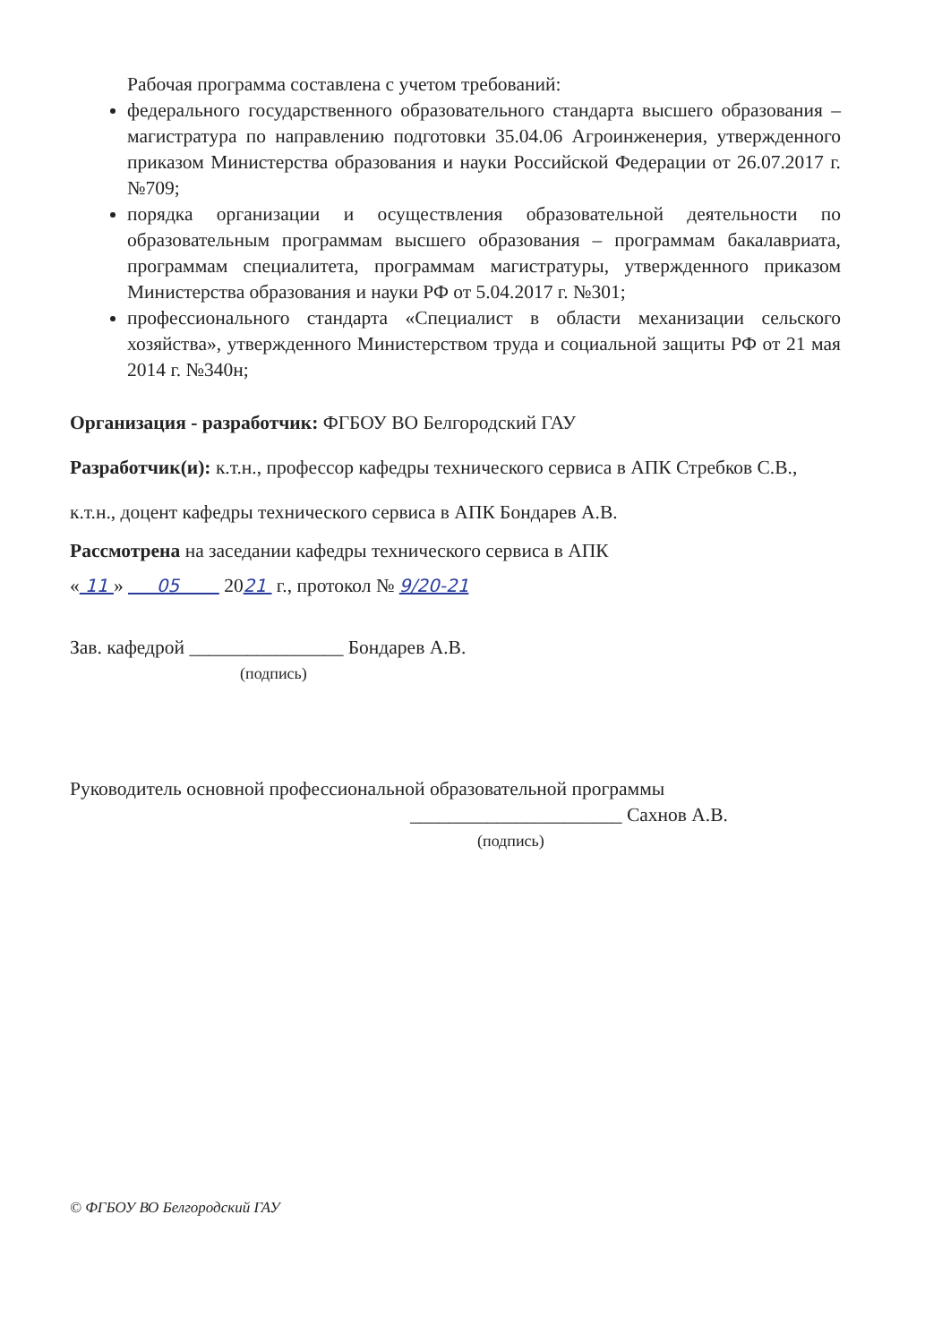Рабочая программа составлена с учетом требований:
федерального государственного образовательного стандарта высшего образования – магистратура по направлению подготовки 35.04.06 Агроинженерия, утвержденного приказом Министерства образования и науки Российской Федерации от 26.07.2017 г. №709;
порядка организации и осуществления образовательной деятельности по образовательным программам высшего образования – программам бакалавриата, программам специалитета, программам магистратуры, утвержденного приказом Министерства образования и науки РФ от 5.04.2017 г. №301;
профессионального стандарта «Специалист в области механизации сельского хозяйства», утвержденного Министерством труда и социальной защиты РФ от 21 мая 2014 г. №340н;
Организация - разработчик: ФГБОУ ВО Белгородский ГАУ
Разработчик(и): к.т.н., профессор кафедры технического сервиса в АПК Стребков С.В.,
к.т.н., доцент кафедры технического сервиса в АПК Бондарев А.В.
Рассмотрена на заседании кафедры технического сервиса в АПК
« 11 » 05 2021 г., протокол № 9/20-21
Зав. кафедрой ________________ Бондарев А.В.
(подпись)
Руководитель основной профессиональной образовательной программы
______________________ Сахнов А.В.
(подпись)
© ФГБОУ ВО Белгородский ГАУ